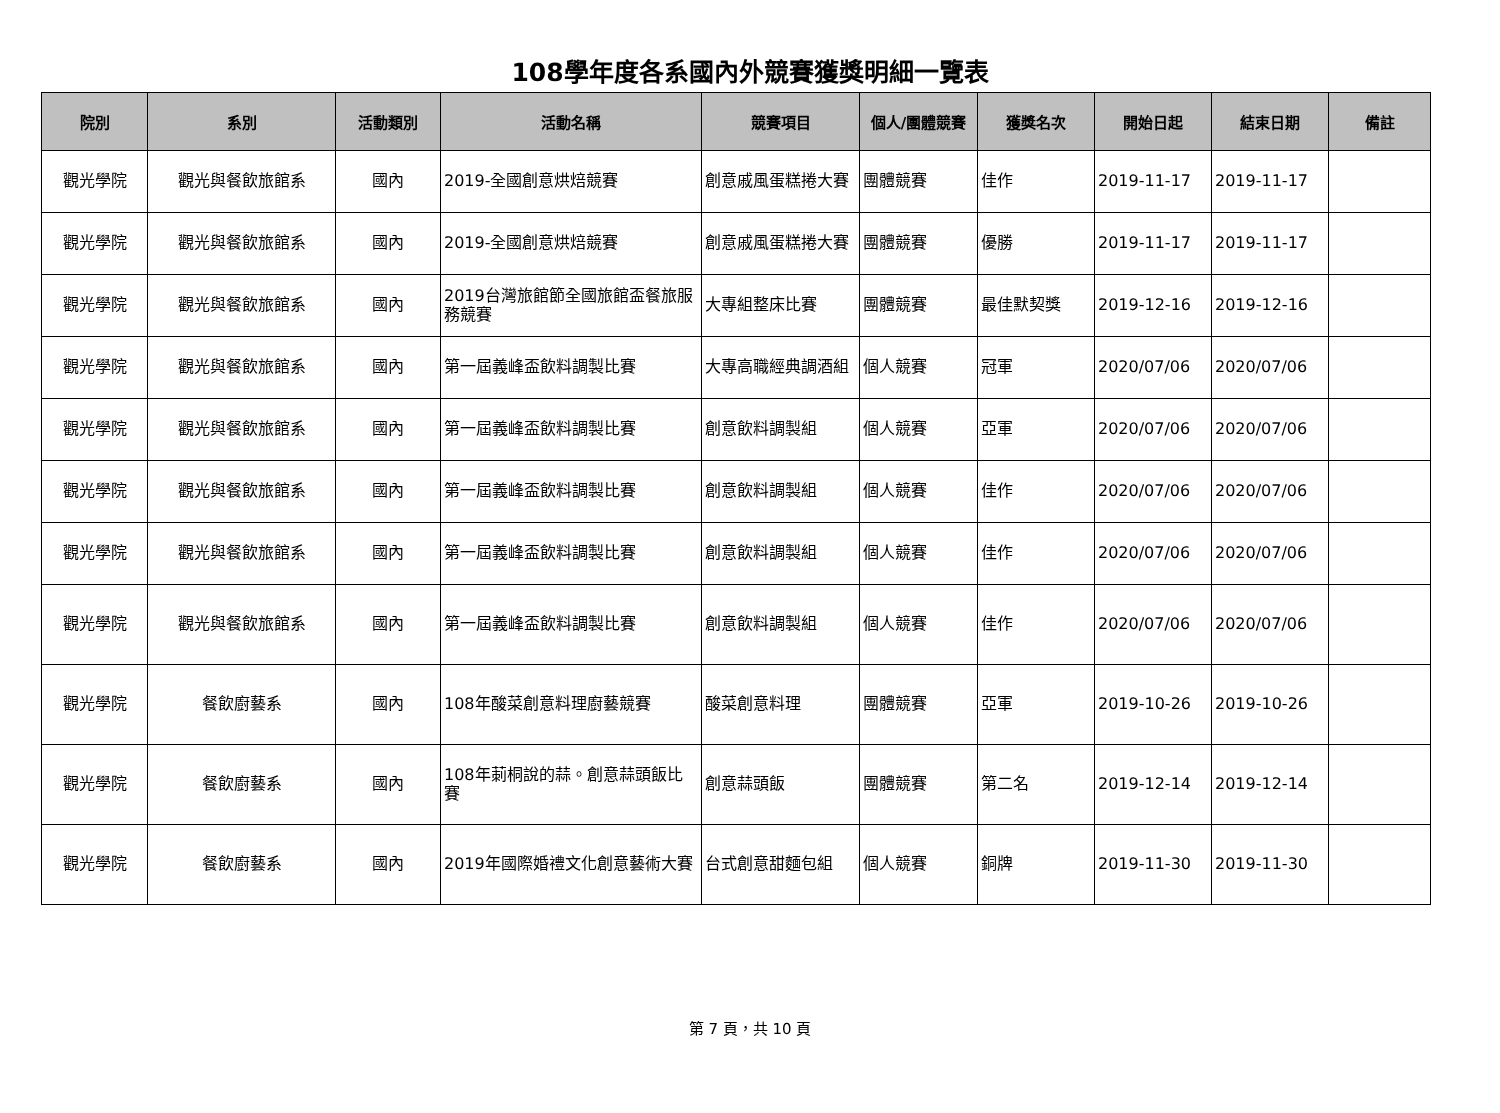108學年度各系國內外競賽獲獎明細一覽表
| 院別 | 系別 | 活動類別 | 活動名稱 | 競賽項目 | 個人/團體競賽 | 獲獎名次 | 開始日起 | 結束日期 | 備註 |
| --- | --- | --- | --- | --- | --- | --- | --- | --- | --- |
| 觀光學院 | 觀光與餐飲旅館系 | 國內 | 2019-全國創意烘焙競賽 | 創意戚風蛋糕捲大賽 | 團體競賽 | 佳作 | 2019-11-17 | 2019-11-17 | |
| 觀光學院 | 觀光與餐飲旅館系 | 國內 | 2019-全國創意烘焙競賽 | 創意戚風蛋糕捲大賽 | 團體競賽 | 優勝 | 2019-11-17 | 2019-11-17 | |
| 觀光學院 | 觀光與餐飲旅館系 | 國內 | 2019台灣旅館節全國旅館盃餐旅服務競賽 | 大專組整床比賽 | 團體競賽 | 最佳默契獎 | 2019-12-16 | 2019-12-16 | |
| 觀光學院 | 觀光與餐飲旅館系 | 國內 | 第一屆義峰盃飲料調製比賽 | 大專高職經典調酒組 | 個人競賽 | 冠軍 | 2020/07/06 | 2020/07/06 | |
| 觀光學院 | 觀光與餐飲旅館系 | 國內 | 第一屆義峰盃飲料調製比賽 | 創意飲料調製組 | 個人競賽 | 亞軍 | 2020/07/06 | 2020/07/06 | |
| 觀光學院 | 觀光與餐飲旅館系 | 國內 | 第一屆義峰盃飲料調製比賽 | 創意飲料調製組 | 個人競賽 | 佳作 | 2020/07/06 | 2020/07/06 | |
| 觀光學院 | 觀光與餐飲旅館系 | 國內 | 第一屆義峰盃飲料調製比賽 | 創意飲料調製組 | 個人競賽 | 佳作 | 2020/07/06 | 2020/07/06 | |
| 觀光學院 | 觀光與餐飲旅館系 | 國內 | 第一屆義峰盃飲料調製比賽 | 創意飲料調製組 | 個人競賽 | 佳作 | 2020/07/06 | 2020/07/06 | |
| 觀光學院 | 餐飲廚藝系 | 國內 | 108年酸菜創意料理廚藝競賽 | 酸菜創意料理 | 團體競賽 | 亞軍 | 2019-10-26 | 2019-10-26 | |
| 觀光學院 | 餐飲廚藝系 | 國內 | 108年莿桐說的蒜。創意蒜頭飯比賽 | 創意蒜頭飯 | 團體競賽 | 第二名 | 2019-12-14 | 2019-12-14 | |
| 觀光學院 | 餐飲廚藝系 | 國內 | 2019年國際婚禮文化創意藝術大賽 | 台式創意甜麵包組 | 個人競賽 | 銅牌 | 2019-11-30 | 2019-11-30 | |
第 7 頁，共 10 頁